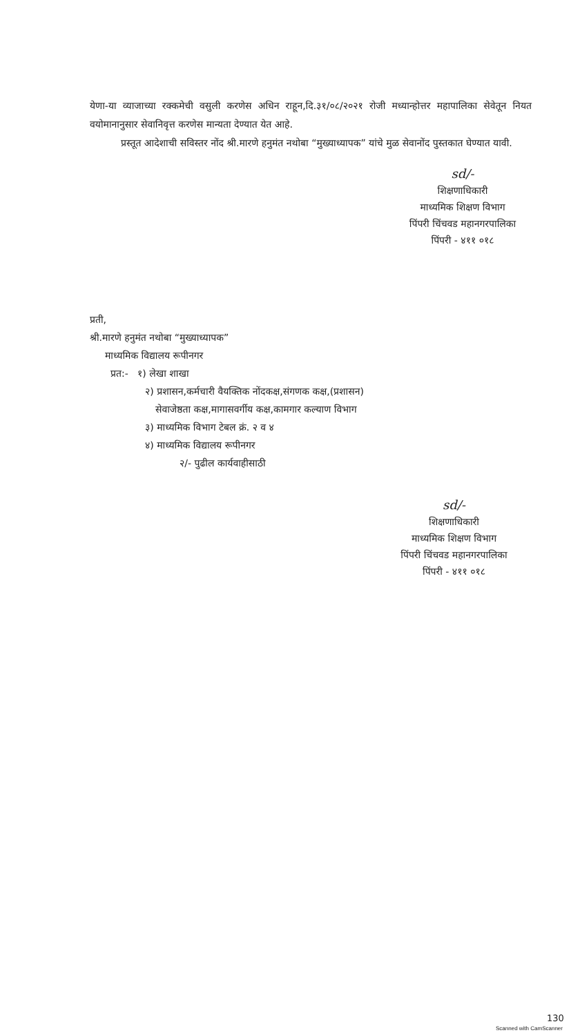येणा-या व्याजाच्या रक्कमेची वसुली करणेस अधिन राहून,दि.३१/०८/२०२१ रोजी मध्यान्होत्तर महापालिका सेवेतून नियत वयोमानानुसार सेवानिवृत्त करणेस मान्यता देण्यात येत आहे.
प्रस्तूत आदेशाची सविस्तर नोंद श्री.मारणे हनुमंत नथोबा “मुख्याध्यापक” यांचे मुळ सेवानोंद पुस्तकात घेण्यात यावी.
sd/-
शिक्षणाधिकारी
माध्यमिक शिक्षण विभाग
पिंपरी चिंचवड महानगरपालिका
पिंपरी - ४११ ०१८
प्रती,
श्री.मारणे हनुमंत नथोबा “मुख्याध्यापक”
माध्यमिक विद्यालय रूपीनगर
प्रत:- १) लेखा शाखा
२) प्रशासन,कर्मचारी वैयक्तिक नोंदकक्ष,संगणक कक्ष,(प्रशासन)
सेवाजेष्ठता कक्ष,मागासवर्गीय कक्ष,कामगार कल्याण विभाग
३) माध्यमिक विभाग टेबल क्रं. २ व ४
४) माध्यमिक विद्यालय रूपीनगर
२/- पुढील कार्यवाहीसाठी
sd/-
शिक्षणाधिकारी
माध्यमिक शिक्षण विभाग
पिंपरी चिंचवड महानगरपालिका
पिंपरी - ४११ ०१८
130
Scanned with CamScanner